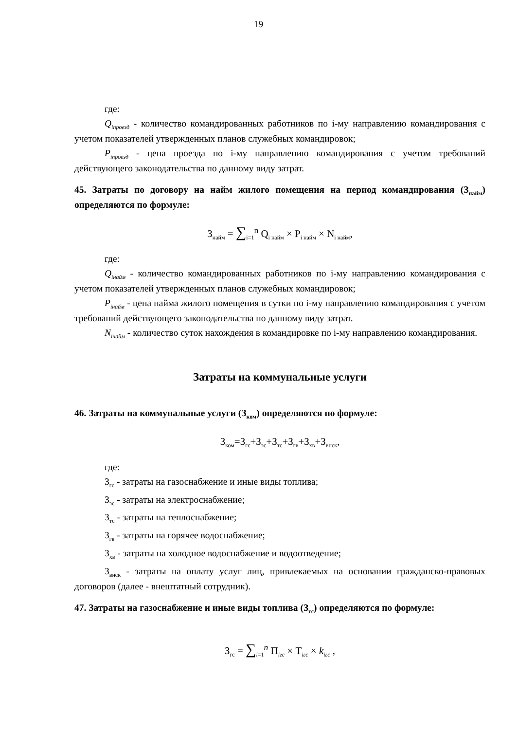19
где:
Q<sub>iпроезд</sub> - количество командированных работников по i-му направлению командирования с учетом показателей утвержденных планов служебных командировок;
P<sub>iпроезд</sub> - цена проезда по i-му направлению командирования с учетом требований действующего законодательства по данному виду затрат.
45. Затраты по договору на найм жилого помещения на период командирования (З<sub>найм</sub>) определяются по формуле:
З<sub>найм</sub> = ∑<sub>i=1</sub><sup>n</sup> Q<sub>i найм</sub> × P<sub>i найм</sub> × N<sub>i найм</sub>,
где:
Q<sub>iнайм</sub> - количество командированных работников по i-му направлению командирования с учетом показателей утвержденных планов служебных командировок;
P<sub>iнайм</sub> - цена найма жилого помещения в сутки по i-му направлению командирования с учетом требований действующего законодательства по данному виду затрат.
N<sub>iнайм</sub> - количество суток нахождения в командировке по i-му направлению командирования.
Затраты на коммунальные услуги
46. Затраты на коммунальные услуги (З<sub>ком</sub>) определяются по формуле:
З<sub>ком</sub>=З<sub>гс</sub>+З<sub>эс</sub>+З<sub>тс</sub>+З<sub>гв</sub>+З<sub>хв</sub>+З<sub>внск</sub>,
где:
З<sub>гс</sub> - затраты на газоснабжение и иные виды топлива;
З<sub>эс</sub> - затраты на электроснабжение;
З<sub>тс</sub> - затраты на теплоснабжение;
З<sub>гв</sub> - затраты на горячее водоснабжение;
З<sub>хв</sub> - затраты на холодное водоснабжение и водоотведение;
З<sub>внск</sub> - затраты на оплату услуг лиц, привлекаемых на основании гражданско-правовых договоров (далее - внештатный сотрудник).
47. Затраты на газоснабжение и иные виды топлива (З<sub>гс</sub>) определяются по формуле:
З<sub>гс</sub> = ∑<sub>i=1</sub><sup>n</sup> П<sub>iгс</sub> × Т<sub>iгс</sub> × k<sub>iгс</sub> ,